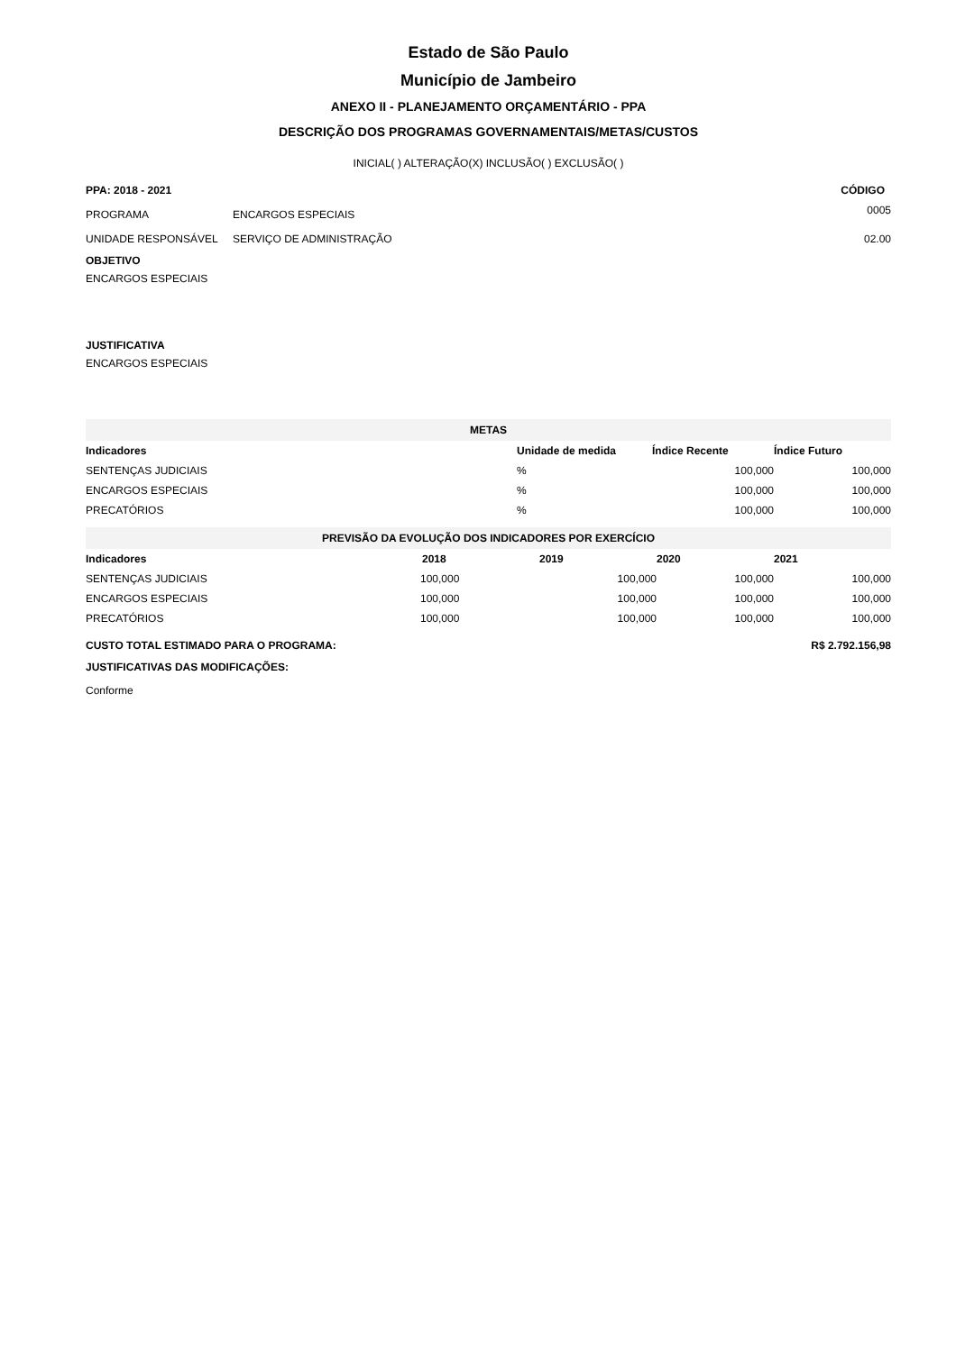Estado de São Paulo
Município de Jambeiro
ANEXO II - PLANEJAMENTO ORÇAMENTÁRIO - PPA
DESCRIÇÃO DOS PROGRAMAS GOVERNAMENTAIS/METAS/CUSTOS
INICIAL( ) ALTERAÇÃO(X) INCLUSÃO( ) EXCLUSÃO( )
| PPA: 2018 - 2021 | | CÓDIGO |
| --- | --- | --- |
| PROGRAMA | ENCARGOS ESPECIAIS | 0005 |
| UNIDADE RESPONSÁVEL | SERVIÇO DE ADMINISTRAÇÃO | 02.00 |
OBJETIVO
ENCARGOS ESPECIAIS
JUSTIFICATIVA
ENCARGOS ESPECIAIS
| METAS | | | |
| Indicadores | Unidade de medida | Índice Recente | Índice Futuro |
| SENTENÇAS JUDICIAIS | % | 100,000 | 100,000 |
| ENCARGOS ESPECIAIS | % | 100,000 | 100,000 |
| PRECATÓRIOS | % | 100,000 | 100,000 |
| PREVISÃO DA EVOLUÇÃO DOS INDICADORES POR EXERCÍCIO | | | | |
| Indicadores | 2018 | 2019 | 2020 | 2021 |
| SENTENÇAS JUDICIAIS | 100,000 | 100,000 | 100,000 | 100,000 |
| ENCARGOS ESPECIAIS | 100,000 | 100,000 | 100,000 | 100,000 |
| PRECATÓRIOS | 100,000 | 100,000 | 100,000 | 100,000 |
| CUSTO TOTAL ESTIMADO PARA O PROGRAMA: | R$ 2.792.156,98 |
| --- | --- |
JUSTIFICATIVAS DAS MODIFICAÇÕES:
Conforme